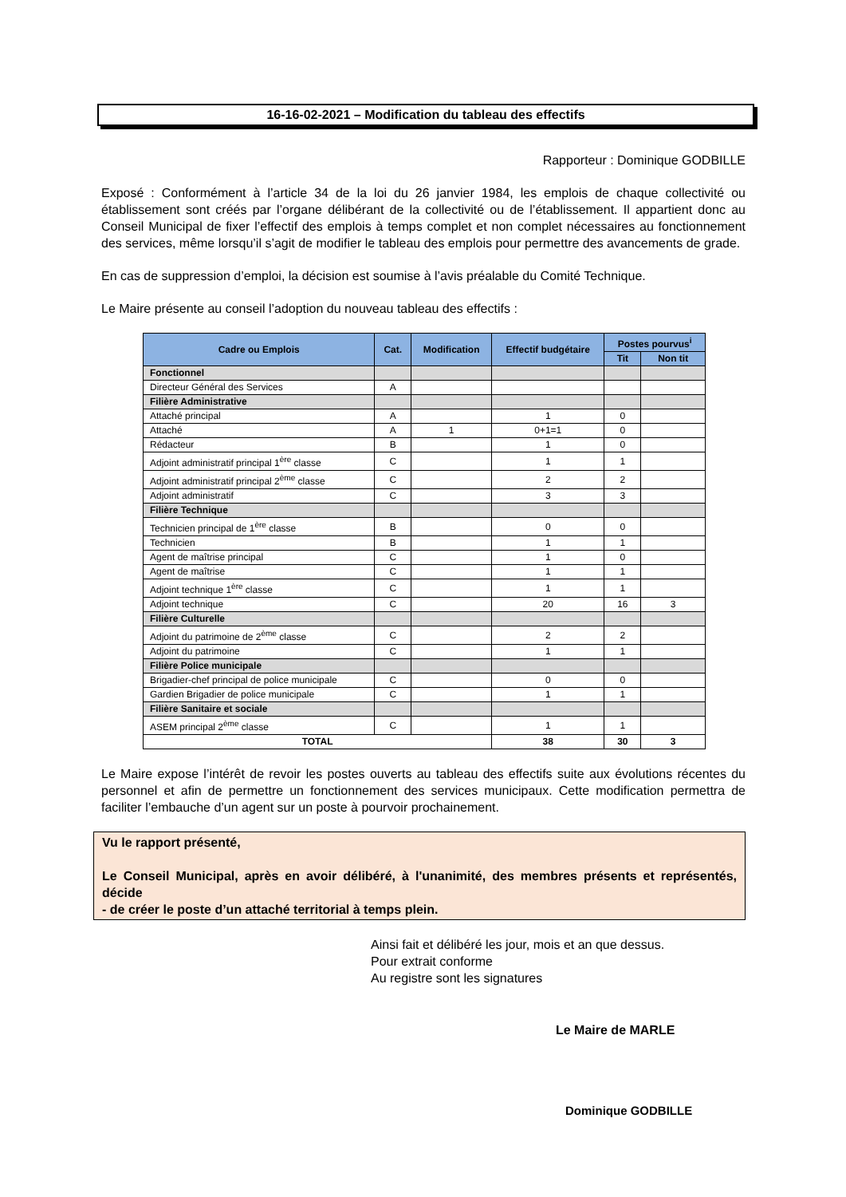16-16-02-2021 – Modification du tableau des effectifs
Rapporteur : Dominique GODBILLE
Exposé : Conformément à l’article 34 de la loi du 26 janvier 1984, les emplois de chaque collectivité ou établissement sont créés par l’organe délibérant de la collectivité ou de l’établissement. Il appartient donc au Conseil Municipal de fixer l’effectif des emplois à temps complet et non complet nécessaires au fonctionnement des services, même lorsqu’il s’agit de modifier le tableau des emplois pour permettre des avancements de grade.
En cas de suppression d’emploi, la décision est soumise à l’avis préalable du Comité Technique.
Le Maire présente au conseil l’adoption du nouveau tableau des effectifs :
| Cadre ou Emplois | Cat. | Modification | Effectif budgétaire | Postes pourvus<sup>i</sup> | |
| --- | --- | --- | --- | --- | --- |
| | | | | Tit | Non tit |
| Fonctionnel | | | | | |
| Directeur Général des Services | A | | | | |
| Filière Administrative | | | | | |
| Attaché principal | A | | 1 | 0 | |
| Attaché | A | 1 | 0+1=1 | 0 | |
| Rédacteur | B | | 1 | 0 | |
| Adjoint administratif principal 1<sup>ère</sup> classe | C | | 1 | 1 | |
| Adjoint administratif principal 2<sup>ème</sup> classe | C | | 2 | 2 | |
| Adjoint administratif | C | | 3 | 3 | |
| Filière Technique | | | | | |
| Technicien principal de 1<sup>ère</sup> classe | B | | 0 | 0 | |
| Technicien | B | | 1 | 1 | |
| Agent de maîtrise principal | C | | 1 | 0 | |
| Agent de maîtrise | C | | 1 | 1 | |
| Adjoint technique 1<sup>ère</sup> classe | C | | 1 | 1 | |
| Adjoint technique | C | | 20 | 16 | 3 |
| Filière Culturelle | | | | | |
| Adjoint du patrimoine de 2<sup>ème</sup> classe | C | | 2 | 2 | |
| Adjoint du patrimoine | C | | 1 | 1 | |
| Filière Police municipale | | | | | |
| Brigadier-chef principal de police municipale | C | | 0 | 0 | |
| Gardien Brigadier de police municipale | C | | 1 | 1 | |
| Filière Sanitaire et sociale | | | | | |
| ASEM principal 2<sup>ème</sup> classe | C | | 1 | 1 | |
| TOTAL | | | 38 | 30 | 3 |
Le Maire expose l’intérêt de revoir les postes ouverts au tableau des effectifs suite aux évolutions récentes du personnel et afin de permettre un fonctionnement des services municipaux. Cette modification permettra de faciliter l’embauche d’un agent sur un poste à pourvoir prochainement.
Vu le rapport présenté,
Le Conseil Municipal, après en avoir délibéré, à l'unanimité, des membres présents et représentés, décide
- de créer le poste d’un attaché territorial à temps plein.
Ainsi fait et délibéré les jour, mois et an que dessus.
Pour extrait conforme
Au registre sont les signatures
Le Maire de MARLE
Dominique GODBILLE